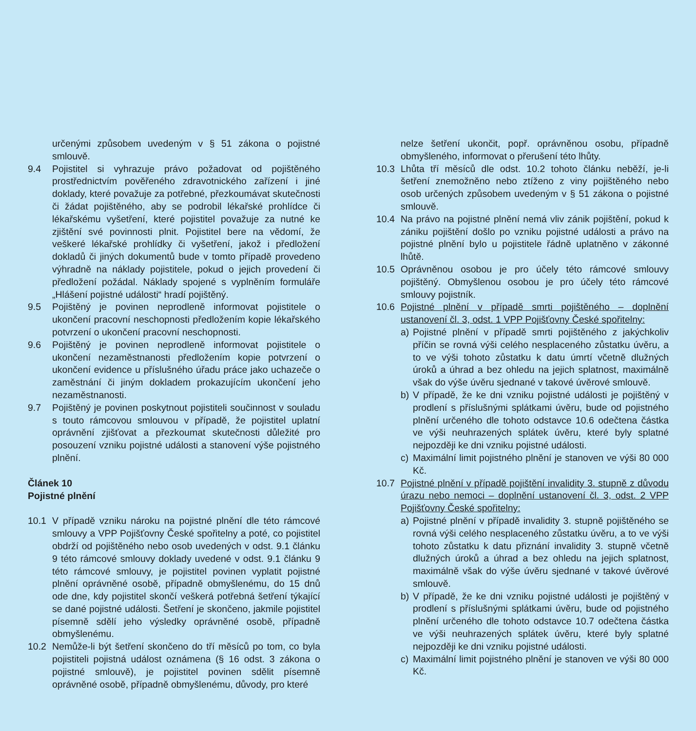určenými způsobem uvedeným v § 51 zákona o pojistné smlouvě.
9.4 Pojistitel si vyhrazuje právo požadovat od pojištěného prostřednictvím pověřeného zdravotnického zařízení i jiné doklady, které považuje za potřebné, přezkoumávat skutečnosti či žádat pojištěného, aby se podrobil lékařské prohlídce či lékařskému vyšetření, které pojistitel považuje za nutné ke zjištění své povinnosti plnit. Pojistitel bere na vědomí, že veškeré lékařské prohlídky či vyšetření, jakož i předložení dokladů či jiných dokumentů bude v tomto případě provedeno výhradně na náklady pojistitele, pokud o jejich provedení či předložení požádal. Náklady spojené s vyplněním formuláře „Hlášení pojistné události“ hradí pojištěný.
9.5 Pojištěný je povinen neprodleně informovat pojistitele o ukončení pracovní neschopnosti předložením kopie lékařského potvrzení o ukončení pracovní neschopnosti.
9.6 Pojištěný je povinen neprodleně informovat pojistitele o ukončení nezaměstnanosti předložením kopie potvrzení o ukončení evidence u příslušného úřadu práce jako uchazeče o zaměstnání či jiným dokladem prokazujícím ukončení jeho nezaměstnanosti.
9.7 Pojištěný je povinen poskytnout pojistiteli součinnost v souladu s touto rámcovou smlouvou v případě, že pojistitel uplatní oprávnění zjišťovat a přezkoumat skutečnosti důležité pro posouzení vzniku pojistné události a stanovení výše pojistného plnění.
Článek 10
Pojistné plnění
10.1 V případě vzniku nároku na pojistné plnění dle této rámcové smlouvy a VPP Pojišťovny České spořitelny a poté, co pojistitel obdrží od pojištěného nebo osob uvedených v odst. 9.1 článku 9 této rámcové smlouvy doklady uvedené v odst. 9.1 článku 9 této rámcové smlouvy, je pojistitel povinen vyplatit pojistné plnění oprávněné osobě, případně obmyšlenému, do 15 dnů ode dne, kdy pojistitel skončí veškerá potřebná šetření týkající se dané pojistné události. Šetření je skončeno, jakmile pojistitel písemně sdělí jeho výsledky oprávněné osobě, případně obmyšlenému.
10.2 Nemůže-li být šetření skončeno do tří měsíců po tom, co byla pojistiteli pojistná událost oznámena (§ 16 odst. 3 zákona o pojistné smlouvě), je pojistitel povinen sdělit písemně oprávněné osobě, případně obmyšlenému, důvody, pro které
nelze šetření ukončit, popř. oprávněnou osobu, případně obmyšleného, informovat o přerušení této lhůty.
10.3 Lhůta tří měsíců dle odst. 10.2 tohoto článku neběží, je-li šetření znemožněno nebo ztíženo z viny pojištěného nebo osob určených způsobem uvedeným v § 51 zákona o pojistné smlouvě.
10.4 Na právo na pojistné plnění nemá vliv zánik pojištění, pokud k zániku pojištění došlo po vzniku pojistné události a právo na pojistné plnění bylo u pojistitele řádně uplatněno v zákonné lhůtě.
10.5 Oprávněnou osobou je pro účely této rámcové smlouvy pojištěný. Obmyšlenou osobou je pro účely této rámcové smlouvy pojistník.
10.6 Pojistné plnění v případě smrti pojištěného – doplnění ustanovení čl. 3, odst. 1 VPP Pojišťovny České spořitelny:
a) Pojistné plnění v případě smrti pojištěného z jakýchkoliv příčin se rovná výši celého nesplaceného zůstatku úvěru, a to ve výši tohoto zůstatku k datu úmrtí včetně dlužných úroků a úhrad a bez ohledu na jejich splatnost, maximálně však do výše úvěru sjednané v takové úvěrové smlouvě.
b) V případě, že ke dni vzniku pojistné události je pojištěný v prodlení s příslušnými splátkami úvěru, bude od pojistného plnění určeného dle tohoto odstavce 10.6 odečtena částka ve výši neuhrazených splátek úvěru, které byly splatné nejpozději ke dni vzniku pojistné události.
c) Maximální limit pojistného plnění je stanoven ve výši 80 000 Kč.
10.7 Pojistné plnění v případě pojištění invalidity 3. stupně z důvodu úrazu nebo nemoci – doplnění ustanovení čl. 3, odst. 2 VPP Pojišťovny České spořitelny:
a) Pojistné plnění v případě invalidity 3. stupně pojištěného se rovná výši celého nesplaceného zůstatku úvěru, a to ve výši tohoto zůstatku k datu přiznání invalidity 3. stupně včetně dlužných úroků a úhrad a bez ohledu na jejich splatnost, maximálně však do výše úvěru sjednané v takové úvěrové smlouvě.
b) V případě, že ke dni vzniku pojistné události je pojištěný v prodlení s příslušnými splátkami úvěru, bude od pojistného plnění určeného dle tohoto odstavce 10.7 odečtena částka ve výši neuhrazených splátek úvěru, které byly splatné nejpozději ke dni vzniku pojistné události.
c) Maximální limit pojistného plnění je stanoven ve výši 80 000 Kč.